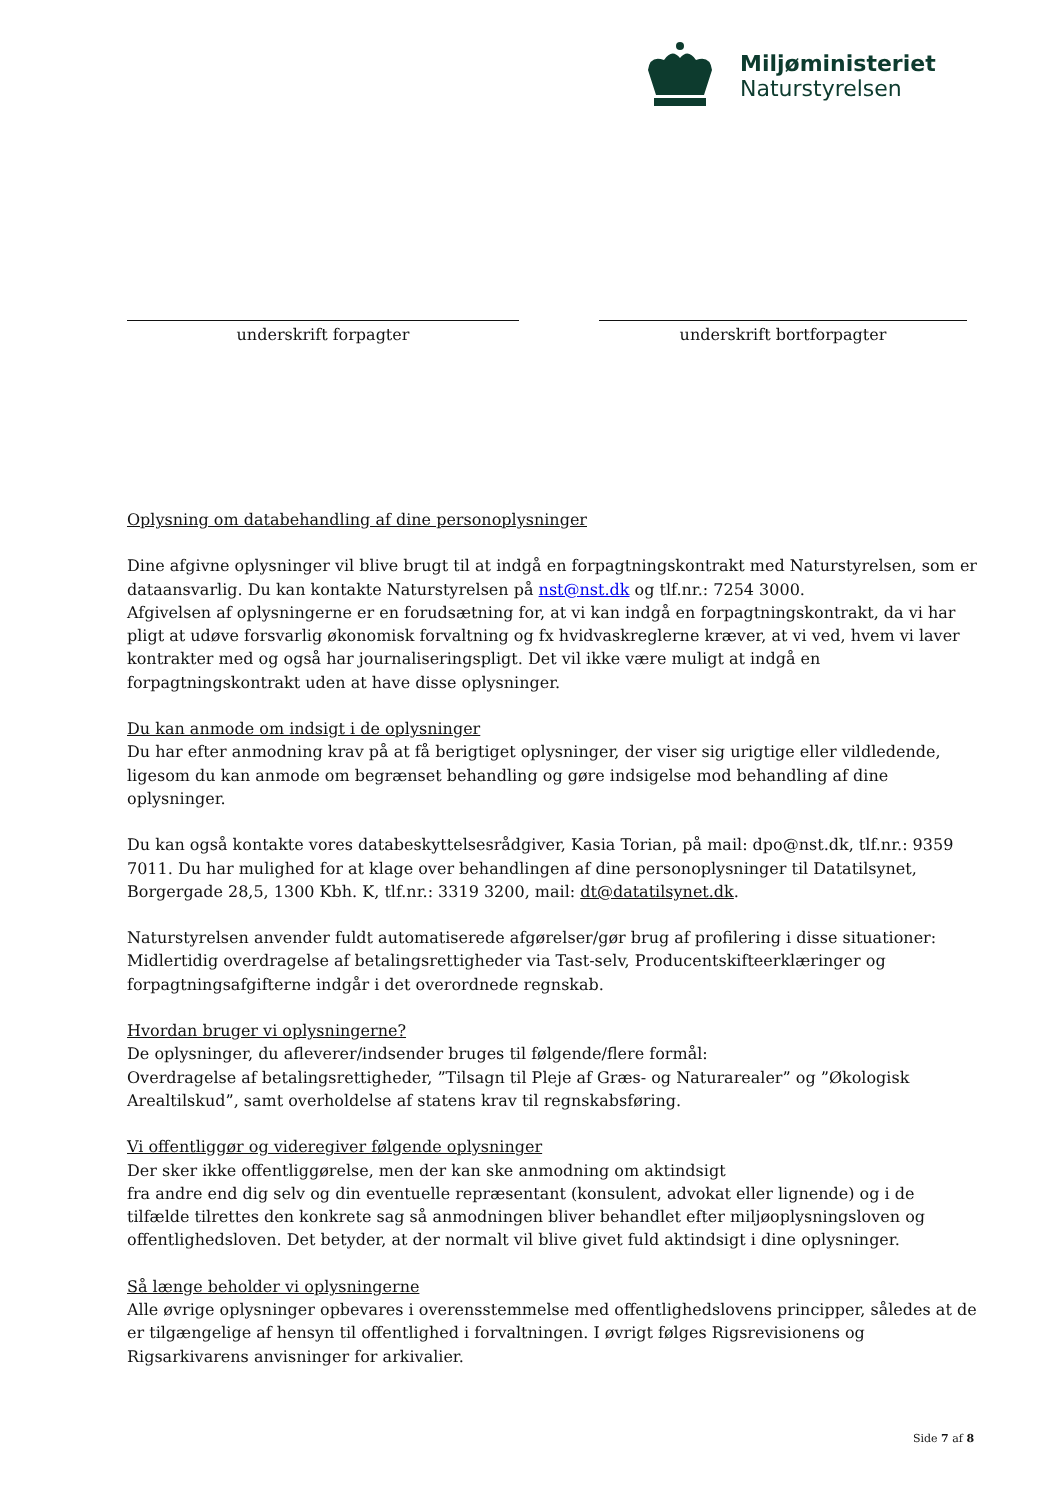Miljøministeriet
Naturstyrelsen
underskrift forpagter underskrift bortforpagter
Oplysning om databehandling af dine personoplysninger
Dine afgivne oplysninger vil blive brugt til at indgå en forpagtningskontrakt med Naturstyrelsen, som er dataansvarlig. Du kan kontakte Naturstyrelsen på nst@nst.dk og tlf.nr.: 7254 3000.
Afgivelsen af oplysningerne er en forudsætning for, at vi kan indgå en forpagtningskontrakt, da vi har pligt at udøve forsvarlig økonomisk forvaltning og fx hvidvaskreglerne kræver, at vi ved, hvem vi laver kontrakter med og også har journaliseringspligt. Det vil ikke være muligt at indgå en forpagtningskontrakt uden at have disse oplysninger.
Du kan anmode om indsigt i de oplysninger
Du har efter anmodning krav på at få berigtiget oplysninger, der viser sig urigtige eller vildledende, ligesom du kan anmode om begrænset behandling og gøre indsigelse mod behandling af dine oplysninger.
Du kan også kontakte vores databeskyttelsesrådgiver, Kasia Torian, på mail: dpo@nst.dk, tlf.nr.: 9359 7011. Du har mulighed for at klage over behandlingen af dine personoplysninger til Datatilsynet, Borgergade 28,5, 1300 Kbh. K, tlf.nr.: 3319 3200, mail: dt@datatilsynet.dk.
Naturstyrelsen anvender fuldt automatiserede afgørelser/gør brug af profilering i disse situationer: Midlertidig overdragelse af betalingsrettigheder via Tast-selv, Producentskifteerklæringer og forpagtningsafgifterne indgår i det overordnede regnskab.
Hvordan bruger vi oplysningerne?
De oplysninger, du afleverer/indsender bruges til følgende/flere formål:
Overdragelse af betalingsrettigheder, ”Tilsagn til Pleje af Græs- og Naturarealer” og ”Økologisk Arealtilskud”, samt overholdelse af statens krav til regnskabsføring.
Vi offentliggør og videregiver følgende oplysninger
Der sker ikke offentliggørelse, men der kan ske anmodning om aktindsigt
fra andre end dig selv og din eventuelle repræsentant (konsulent, advokat eller lignende) og i de tilfælde tilrettes den konkrete sag så anmodningen bliver behandlet efter miljøoplysningsloven og offentlighedsloven. Det betyder, at der normalt vil blive givet fuld aktindsigt i dine oplysninger.
Så længe beholder vi oplysningerne
Alle øvrige oplysninger opbevares i overensstemmelse med offentlighedslovens principper, således at de er tilgængelige af hensyn til offentlighed i forvaltningen. I øvrigt følges Rigsrevisionens og Rigsarkivarens anvisninger for arkivalier.
Side 7 af 8